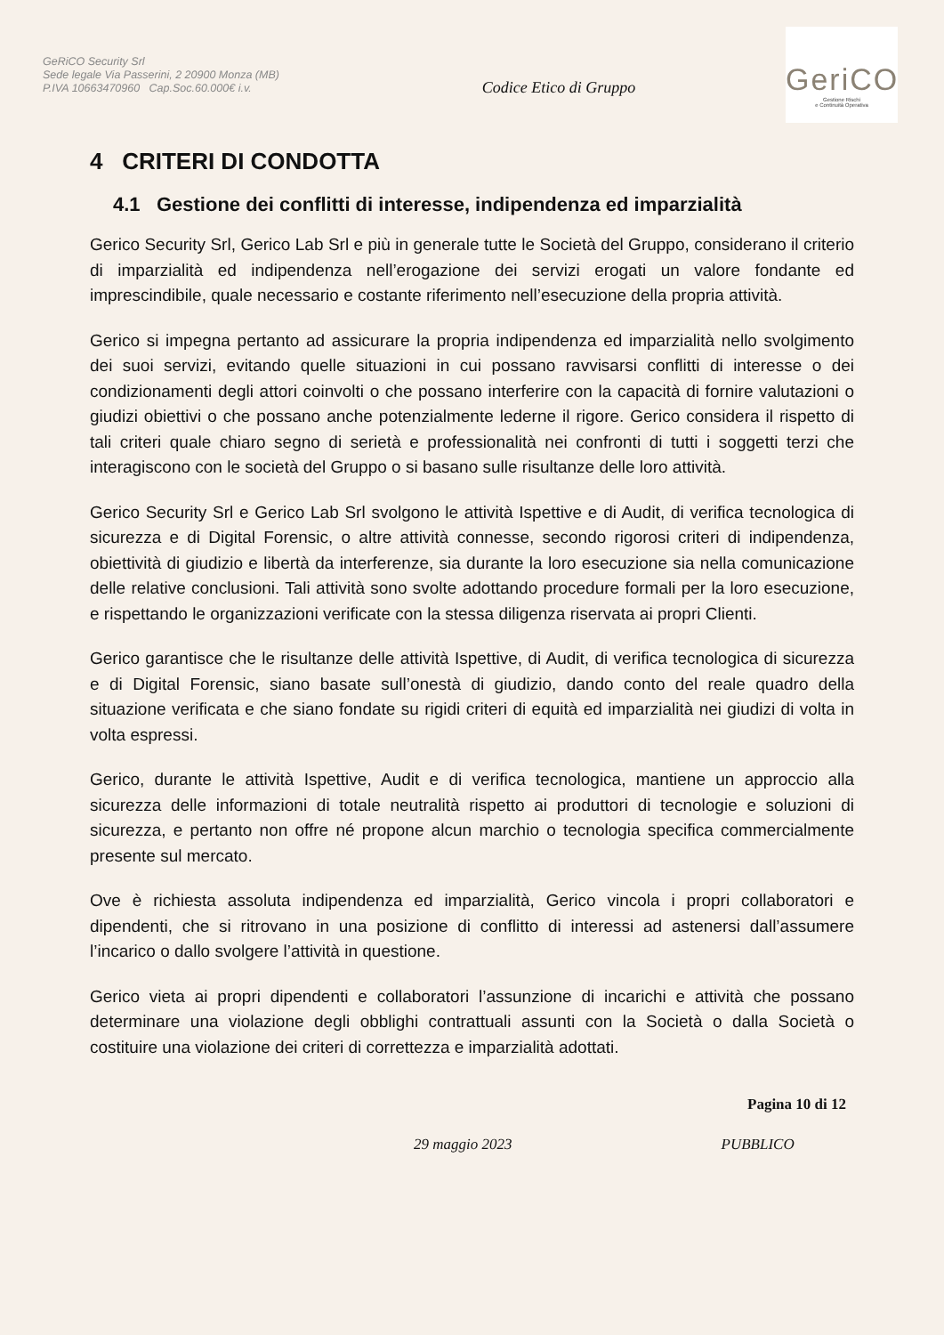GeRiCO Security Srl
Sede legale Via Passerini, 2 20900 Monza (MB)
P.IVA 10663470960 Cap.Soc.60.000€ i.v.
Codice Etico di Gruppo
GeriCO
Gestione Rischi
e Continuità Operativa
4 CRITERI DI CONDOTTA
4.1 Gestione dei conflitti di interesse, indipendenza ed imparzialità
Gerico Security Srl, Gerico Lab Srl e più in generale tutte le Società del Gruppo, considerano il criterio di imparzialità ed indipendenza nell’erogazione dei servizi erogati un valore fondante ed imprescindibile, quale necessario e costante riferimento nell’esecuzione della propria attività.
Gerico si impegna pertanto ad assicurare la propria indipendenza ed imparzialità nello svolgimento dei suoi servizi, evitando quelle situazioni in cui possano ravvisarsi conflitti di interesse o dei condizionamenti degli attori coinvolti o che possano interferire con la capacità di fornire valutazioni o giudizi obiettivi o che possano anche potenzialmente lederne il rigore. Gerico considera il rispetto di tali criteri quale chiaro segno di serietà e professionalità nei confronti di tutti i soggetti terzi che interagiscono con le società del Gruppo o si basano sulle risultanze delle loro attività.
Gerico Security Srl e Gerico Lab Srl svolgono le attività Ispettive e di Audit, di verifica tecnologica di sicurezza e di Digital Forensic, o altre attività connesse, secondo rigorosi criteri di indipendenza, obiettività di giudizio e libertà da interferenze, sia durante la loro esecuzione sia nella comunicazione delle relative conclusioni. Tali attività sono svolte adottando procedure formali per la loro esecuzione, e rispettando le organizzazioni verificate con la stessa diligenza riservata ai propri Clienti.
Gerico garantisce che le risultanze delle attività Ispettive, di Audit, di verifica tecnologica di sicurezza e di Digital Forensic, siano basate sull’onestà di giudizio, dando conto del reale quadro della situazione verificata e che siano fondate su rigidi criteri di equità ed imparzialità nei giudizi di volta in volta espressi.
Gerico, durante le attività Ispettive, Audit e di verifica tecnologica, mantiene un approccio alla sicurezza delle informazioni di totale neutralità rispetto ai produttori di tecnologie e soluzioni di sicurezza, e pertanto non offre né propone alcun marchio o tecnologia specifica commercialmente presente sul mercato.
Ove è richiesta assoluta indipendenza ed imparzialità, Gerico vincola i propri collaboratori e dipendenti, che si ritrovano in una posizione di conflitto di interessi ad astenersi dall’assumere l’incarico o dallo svolgere l’attività in questione.
Gerico vieta ai propri dipendenti e collaboratori l’assunzione di incarichi e attività che possano determinare una violazione degli obblighi contrattuali assunti con la Società o dalla Società o costituire una violazione dei criteri di correttezza e imparzialità adottati.
Pagina 10 di 12
29 maggio 2023 PUBBLICO